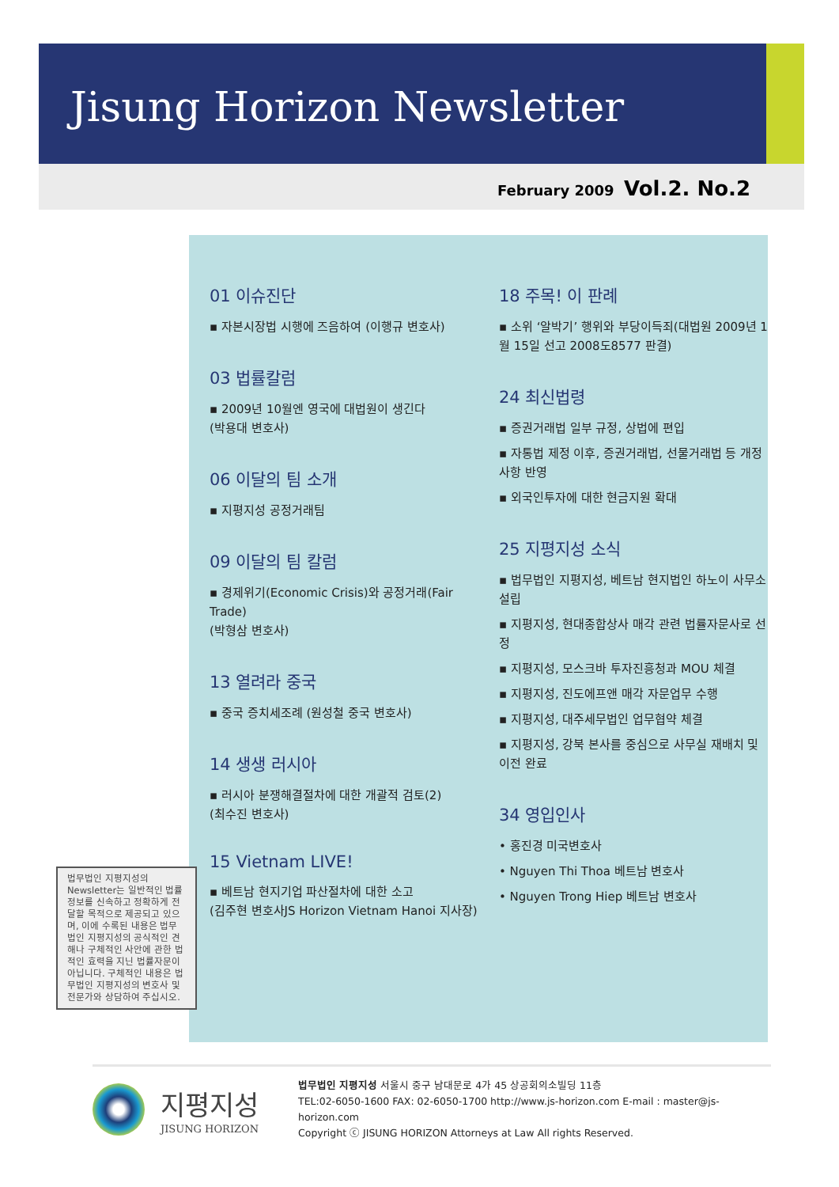Jisung Horizon Newsletter
February 2009 Vol.2. No.2
01 이슈진단
▪ 자본시장법 시행에 즈음하여 (이행규 변호사)
03 법률칼럼
▪ 2009년 10월엔 영국에 대법원이 생긴다
(박용대 변호사)
06 이달의 팀 소개
▪ 지평지성 공정거래팀
09 이달의 팀 칼럼
▪ 경제위기(Economic Crisis)와 공정거래(Fair Trade)
(박형삼 변호사)
13 열려라 중국
▪ 중국 증치세조례 (원성철 중국 변호사)
14 생생 러시아
▪ 러시아 분쟁해결절차에 대한 개괄적 검토(2)
(최수진 변호사)
15 Vietnam LIVE!
▪ 베트남 현지기업 파산절차에 대한 소고
(김주현 변호사JS Horizon Vietnam Hanoi 지사장)
18 주목! 이 판례
▪ 소위 ‘알박기’ 행위와 부당이득죄(대법원 2009년 1월 15일 선고 2008도8577 판결)
24 최신법령
▪ 증권거래법 일부 규정, 상법에 편입
▪ 자통법 제정 이후, 증권거래법, 선물거래법 등 개정사항 반영
▪ 외국인투자에 대한 현금지원 확대
25 지평지성 소식
▪ 법무법인 지평지성, 베트남 현지법인 하노이 사무소 설립
▪ 지평지성, 현대종합상사 매각 관련 법률자문사로 선정
▪ 지평지성, 모스크바 투자진흥청과 MOU 체결
▪ 지평지성, 진도에프앤 매각 자문업무 수행
▪ 지평지성, 대주세무법인 업무협약 체결
▪ 지평지성, 강북 본사를 중심으로 사무실 재배치 및 이전 완료
34 영입인사
• 홍진경 미국변호사
• Nguyen Thi Thoa 베트남 변호사
• Nguyen Trong Hiep 베트남 변호사
법무법인 지평지성의 Newsletter는 일반적인 법률 정보를 신속하고 정확하게 전달할 목적으로 제공되고 있으며, 이에 수록된 내용은 법무법인 지평지성의 공식적인 견해나 구체적인 사안에 관한 법적인 효력을 지닌 법률자문이 아닙니다. 구체적인 내용은 법무법인 지평지성의 변호사 및 전문가와 상담하여 주십시오.
지평지성
JISUNG HORIZON
법무법인 지평지성 서울시 중구 남대문로 4가 45 상공회의소빌딩 11층
TEL:02-6050-1600 FAX: 02-6050-1700 http://www.js-horizon.com E-mail : master@js-horizon.com
Copyright ⓒ JISUNG HORIZON Attorneys at Law All rights Reserved.